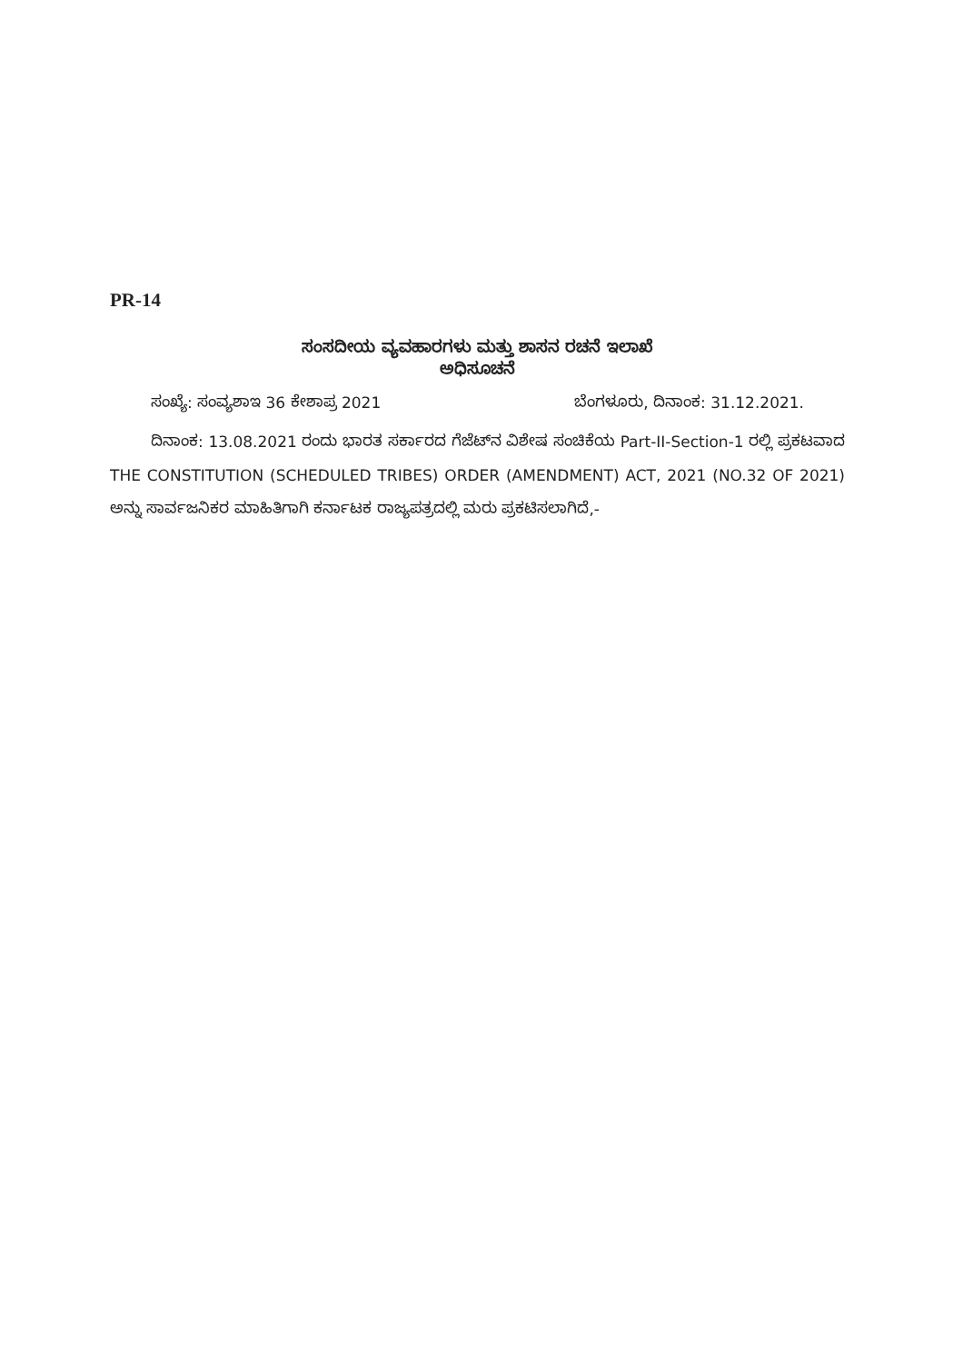PR-14
ಸಂಸದೀಯ ವ್ಯವಹಾರಗಳು ಮತ್ತು ಶಾಸನ ರಚನೆ ಇಲಾಖೆ
ಅಧಿಸೂಚನೆ
ಸಂಖ್ಯೆ: ಸಂವ್ಯಶಾಇ 36 ಕೇಶಾಪ್ರ 2021 ಬೆಂಗಳೂರು, ದಿನಾಂಕ: 31.12.2021.
ದಿನಾಂಕ: 13.08.2021 ರಂದು ಭಾರತ ಸರ್ಕಾರದ ಗೆಜೆಟ್‌ನ ವಿಶೇಷ ಸಂಚಿಕೆಯ Part-II-Section-1 ರಲ್ಲಿ ಪ್ರಕಟವಾದ THE CONSTITUTION (SCHEDULED TRIBES) ORDER (AMENDMENT) ACT, 2021 (NO.32 OF 2021) ಅನ್ನು ಸಾರ್ವಜನಿಕರ ಮಾಹಿತಿಗಾಗಿ ಕರ್ನಾಟಕ ರಾಜ್ಯಪತ್ರದಲ್ಲಿ ಮರು ಪ್ರಕಟಿಸಲಾಗಿದೆ,-